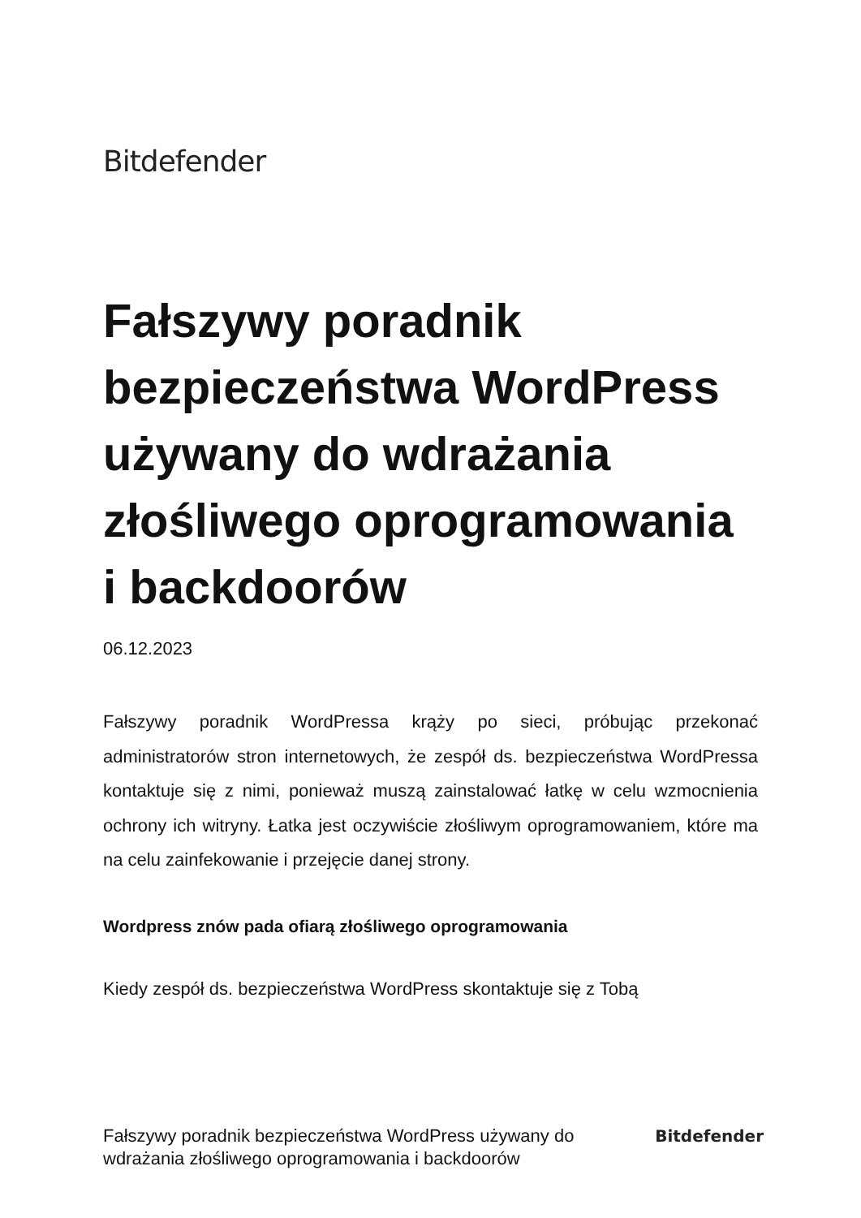Bitdefender
Fałszywy poradnik bezpieczeństwa WordPress używany do wdrażania złośliwego oprogramowania i backdoorów
06.12.2023
Fałszywy poradnik WordPressa krąży po sieci, próbując przekonać administratorów stron internetowych, że zespół ds. bezpieczeństwa WordPressa kontaktuje się z nimi, ponieważ muszą zainstalować łatkę w celu wzmocnienia ochrony ich witryny. Łatka jest oczywiście złośliwym oprogramowaniem, które ma na celu zainfekowanie i przejęcie danej strony.
Wordpress znów pada ofiarą złośliwego oprogramowania
Kiedy zespół ds. bezpieczeństwa WordPress skontaktuje się z Tobą
Fałszywy poradnik bezpieczeństwa WordPress używany do wdrażania złośliwego oprogramowania i backdoorów
Bitdefender